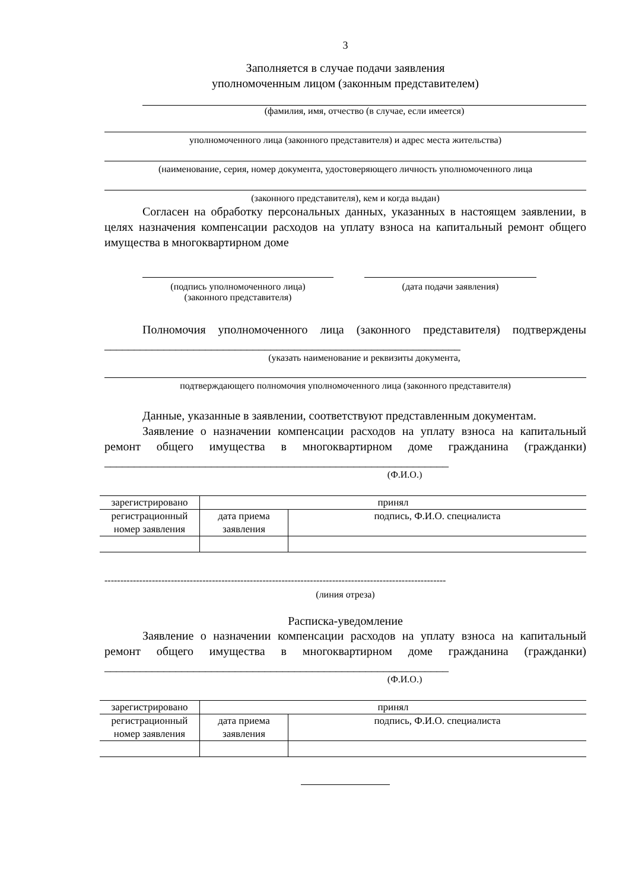3
Заполняется в случае подачи заявления
уполномоченным лицом (законным представителем)
(фамилия, имя, отчество (в случае, если имеется)
уполномоченного лица (законного представителя) и адрес места жительства)
(наименование, серия, номер документа, удостоверяющего личность уполномоченного лица
(законного представителя), кем и когда выдан)
Согласен на обработку персональных данных, указанных в настоящем заявлении, в целях назначения компенсации расходов на уплату взноса на капитальный ремонт общего имущества в многоквартирном доме
(подпись уполномоченного лица)
(законного представителя)
(дата подачи заявления)
Полномочия уполномоченного лица (законного представителя) подтверждены ____________________________________________________________
(указать наименование и реквизиты документа,
подтверждающего полномочия уполномоченного лица (законного представителя)
Данные, указанные в заявлении, соответствуют представленным документам.
Заявление о назначении компенсации расходов на уплату взноса на капитальный ремонт общего имущества в многоквартирном доме гражданина (гражданки) __________________________________________________________
(Ф.И.О.)
| зарегистрировано | принял | |
| регистрационный номер заявления | дата приема заявления | подпись, Ф.И.О. специалиста |
------------------------------------------------------------------------------------------------------------
(линия отреза)
Расписка-уведомление
Заявление о назначении компенсации расходов на уплату взноса на капитальный ремонт общего имущества в многоквартирном доме гражданина (гражданки) __________________________________________________________
(Ф.И.О.)
| зарегистрировано | принял | |
| регистрационный номер заявления | дата приема заявления | подпись, Ф.И.О. специалиста |